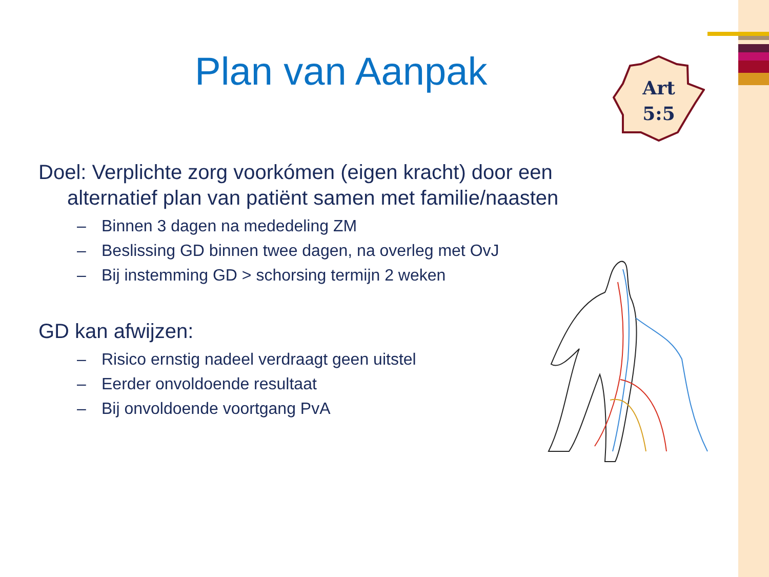Plan van Aanpak
Art
5:5
Doel: Verplichte zorg voorkómen (eigen kracht) door een alternatief plan van patiënt samen met familie/naasten
– Binnen 3 dagen na mededeling ZM
– Beslissing GD binnen twee dagen, na overleg met OvJ
– Bij instemming GD > schorsing termijn 2 weken
GD kan afwijzen:
– Risico ernstig nadeel verdraagt geen uitstel
– Eerder onvoldoende resultaat
– Bij onvoldoende voortgang PvA